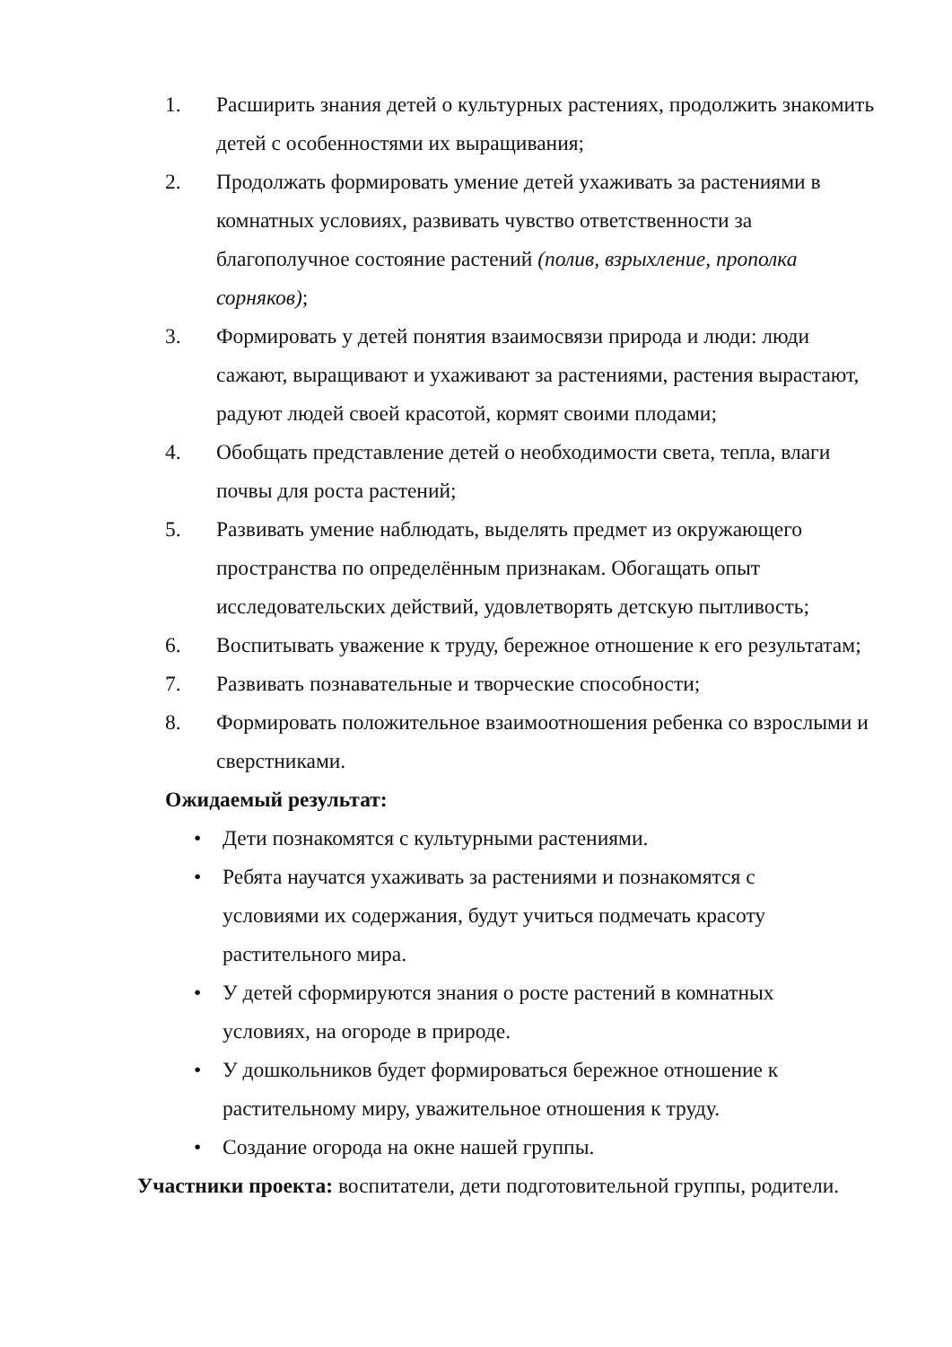1. Расширить знания детей о культурных растениях, продолжить знакомить детей с особенностями их выращивания;
2. Продолжать формировать умение детей ухаживать за растениями в комнатных условиях, развивать чувство ответственности за благополучное состояние растений (полив, взрыхление, прополка сорняков);
3. Формировать у детей понятия взаимосвязи природа и люди: люди сажают, выращивают и ухаживают за растениями, растения вырастают, радуют людей своей красотой, кормят своими плодами;
4. Обобщать представление детей о необходимости света, тепла, влаги почвы для роста растений;
5. Развивать умение наблюдать, выделять предмет из окружающего пространства по определённым признакам. Обогащать опыт исследовательских действий, удовлетворять детскую пытливость;
6. Воспитывать уважение к труду, бережное отношение к его результатам;
7. Развивать познавательные и творческие способности;
8. Формировать положительное взаимоотношения ребенка со взрослыми и сверстниками.
Ожидаемый результат:
• Дети познакомятся с культурными растениями.
• Ребята научатся ухаживать за растениями и познакомятся с условиями их содержания, будут учиться подмечать красоту растительного мира.
• У детей сформируются знания о росте растений в комнатных условиях, на огороде в природе.
• У дошкольников будет формироваться бережное отношение к растительному миру, уважительное отношения к труду.
• Создание огорода на окне нашей группы.
Участники проекта: воспитатели, дети подготовительной группы, родители.